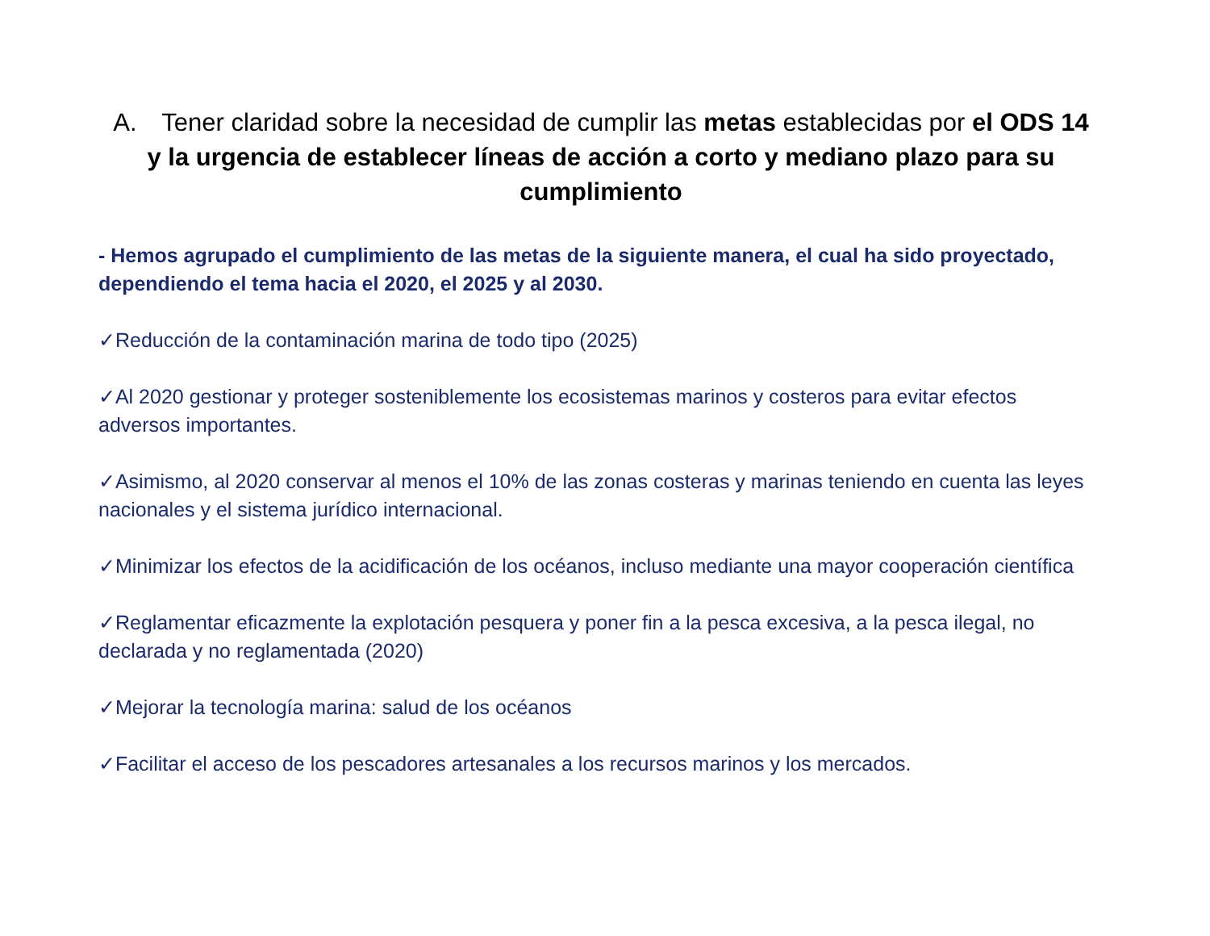A. Tener claridad sobre la necesidad de cumplir las metas establecidas por el ODS 14 y la urgencia de establecer líneas de acción a corto y mediano plazo para su cumplimiento
- Hemos agrupado el cumplimiento de las metas de la siguiente manera, el cual ha sido proyectado, dependiendo el tema hacia el 2020, el 2025 y al 2030.
✓Reducción de la contaminación marina de todo tipo (2025)
✓Al 2020 gestionar y proteger sosteniblemente los ecosistemas marinos y costeros para evitar efectos adversos importantes.
✓Asimismo, al 2020 conservar al menos el 10% de las zonas costeras y marinas teniendo en cuenta las leyes nacionales y el sistema jurídico internacional.
✓Minimizar los efectos de la acidificación de los océanos, incluso mediante una mayor cooperación científica
✓Reglamentar eficazmente la explotación pesquera y poner fin a la pesca excesiva, a la pesca ilegal, no declarada y no reglamentada (2020)
✓Mejorar la tecnología marina: salud de los océanos
✓Facilitar el acceso de los pescadores artesanales a los recursos marinos y los mercados.